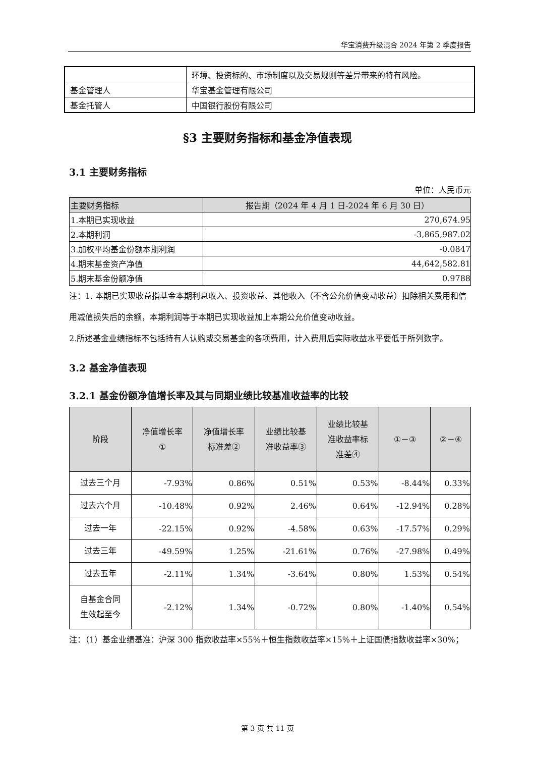华宝消费升级混合 2024 年第 2 季度报告
| | 环境、投资标的、市场制度以及交易规则等差异带来的特有风险。 |
| 基金管理人 | 华宝基金管理有限公司 |
| 基金托管人 | 中国银行股份有限公司 |
§3 主要财务指标和基金净值表现
3.1 主要财务指标
单位：人民币元
| 主要财务指标 | 报告期（2024 年 4 月 1 日-2024 年 6 月 30 日） |
| --- | --- |
| 1.本期已实现收益 | 270,674.95 |
| 2.本期利润 | -3,865,987.02 |
| 3.加权平均基金份额本期利润 | -0.0847 |
| 4.期末基金资产净值 | 44,642,582.81 |
| 5.期末基金份额净值 | 0.9788 |
注：1. 本期已实现收益指基金本期利息收入、投资收益、其他收入（不含公允价值变动收益）扣除相关费用和信用减值损失后的余额，本期利润等于本期已实现收益加上本期公允价值变动收益。
2.所述基金业绩指标不包括持有人认购或交易基金的各项费用，计入费用后实际收益水平要低于所列数字。
3.2 基金净值表现
3.2.1 基金份额净值增长率及其与同期业绩比较基准收益率的比较
| 阶段 | 净值增长率 ① | 净值增长率 标准差② | 业绩比较基 准收益率③ | 业绩比较基 准收益率标 准差④ | ①－③ | ②－④ |
| --- | --- | --- | --- | --- | --- | --- |
| 过去三个月 | -7.93% | 0.86% | 0.51% | 0.53% | -8.44% | 0.33% |
| 过去六个月 | -10.48% | 0.92% | 2.46% | 0.64% | -12.94% | 0.28% |
| 过去一年 | -22.15% | 0.92% | -4.58% | 0.63% | -17.57% | 0.29% |
| 过去三年 | -49.59% | 1.25% | -21.61% | 0.76% | -27.98% | 0.49% |
| 过去五年 | -2.11% | 1.34% | -3.64% | 0.80% | 1.53% | 0.54% |
| 自基金合同 生效起至今 | -2.12% | 1.34% | -0.72% | 0.80% | -1.40% | 0.54% |
注：（1）基金业绩基准：沪深 300 指数收益率×55%＋恒生指数收益率×15%＋上证国债指数收益率×30%；
第 3 页 共 11 页